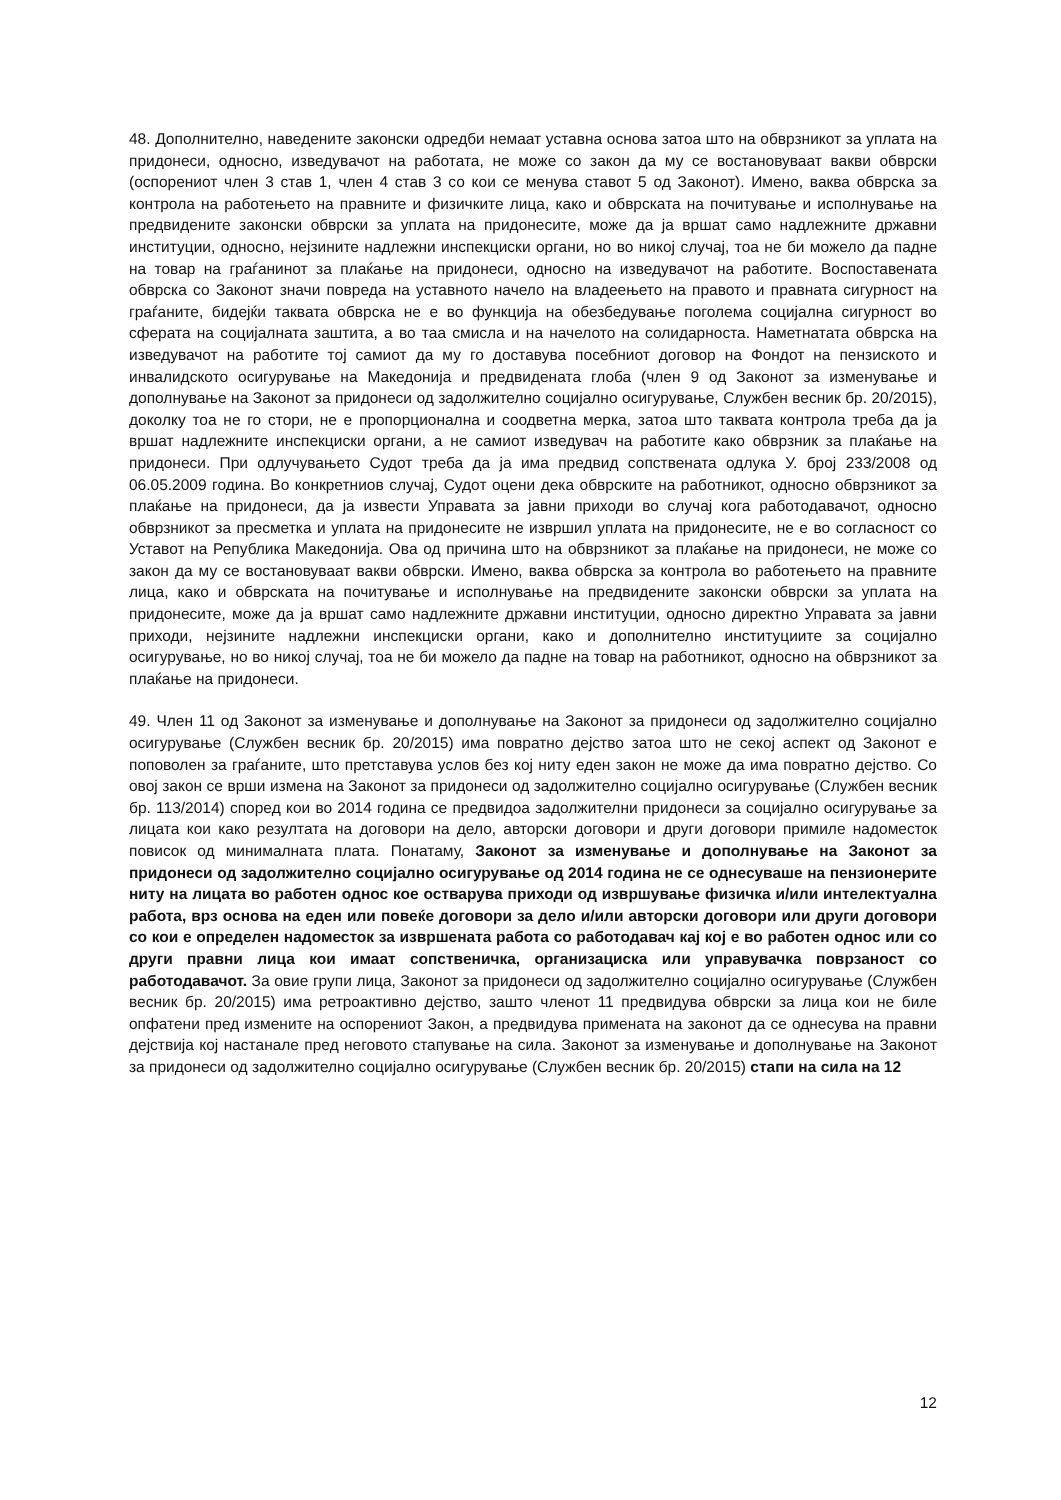48. Дополнително, наведените законски одредби немаат уставна основа затоа што на обврзникот за уплата на придонеси, односно, изведувачот на работата, не може со закон да му се востановуваат вакви обврски (оспорениот член 3 став 1, член 4 став 3 со кои се менува ставот 5 од Законот). Имено, ваква обврска за контрола на работењето на правните и физичките лица, како и обврската на почитување и исполнување на предвидените законски обврски за уплата на придонесите, може да ја вршат само надлежните државни институции, односно, нејзините надлежни инспекциски органи, но во никој случај, тоа не би можело да падне на товар на граѓанинот за плаќање на придонеси, односно на изведувачот на работите. Воспоставената обврска со Законот значи повреда на уставното начело на владеењето на правото и правната сигурност на граѓаните, бидејќи таквата обврска не е во функција на обезбедување поголема социјална сигурност во сферата на социјалната заштита, а во таа смисла и на начелото на солидарноста. Наметнатата обврска на изведувачот на работите тој самиот да му го доставува посебниот договор на Фондот на пензиското и инвалидското осигурување на Македонија и предвидената глоба (член 9 од Законот за изменување и дополнување на Законот за придонеси од задолжително социјално осигурување, Службен весник бр. 20/2015), доколку тоа не го стори, не е пропорционална и соодветна мерка, затоа што таквата контрола треба да ја вршат надлежните инспекциски органи, а не самиот изведувач на работите како обврзник за плаќање на придонеси. При одлучувањето Судот треба да ја има предвид сопствената одлука У. број 233/2008 од 06.05.2009 година. Во конкретниов случај, Судот оцени дека обврските на работникот, односно обврзникот за плаќање на придонеси, да ја извести Управата за јавни приходи во случај кога работодавачот, односно обврзникот за пресметка и уплата на придонесите не извршил уплата на придонесите, не е во согласност со Уставот на Република Македонија. Ова од причина што на обврзникот за плаќање на придонеси, не може со закон да му се востановуваат вакви обврски. Имено, ваква обврска за контрола во работењето на правните лица, како и обврската на почитување и исполнување на предвидените законски обврски за уплата на придонесите, може да ја вршат само надлежните државни институции, односно директно Управата за јавни приходи, нејзините надлежни инспекциски органи, како и дополнително институциите за социјално осигурување, но во никој случај, тоа не би можело да падне на товар на работникот, односно на обврзникот за плаќање на придонеси.
49. Член 11 од Законот за изменување и дополнување на Законот за придонеси од задолжително социјално осигурување (Службен весник бр. 20/2015) има повратно дејство затоа што не секој аспект од Законот е поповолен за граѓаните, што претставува услов без кој ниту еден закон не може да има повратно дејство. Со овој закон се врши измена на Законот за придонеси од задолжително социјално осигурување (Службен весник бр. 113/2014) според кои во 2014 година се предвидоа задолжителни придонеси за социјално осигурување за лицата кои како резултата на договори на дело, авторски договори и други договори примиле надоместок повисок од минималната плата. Понатаму, Законот за изменување и дополнување на Законот за придонеси од задолжително социјално осигурување од 2014 година не се однесуваше на пензионерите ниту на лицата во работен однос кое остварува приходи од извршување физичка и/или интелектуална работа, врз основа на еден или повеќе договори за дело и/или авторски договори или други договори со кои е определен надоместок за извршената работа со работодавач кај кој е во работен однос или со други правни лица кои имаат сопственичка, организациска или управувачка поврзаност со работодавачот. За овие групи лица, Законот за придонеси од задолжително социјално осигурување (Службен весник бр. 20/2015) има ретроактивно дејство, зашто членот 11 предвидува обврски за лица кои не биле опфатени пред измените на оспорениот Закон, а предвидува примената на законот да се однесува на правни дејствија кој настанале пред неговото стапување на сила. Законот за изменување и дополнување на Законот за придонеси од задолжително социјално осигурување (Службен весник бр. 20/2015) стапи на сила на 12
12